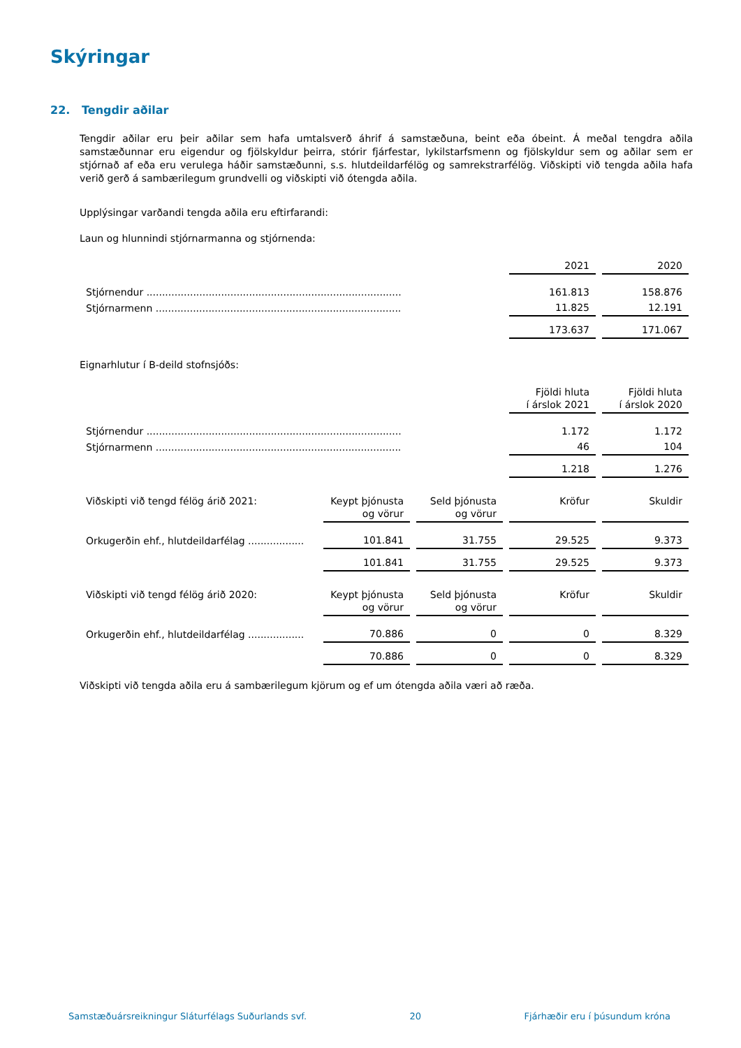Skýringar
22. Tengdir aðilar
Tengdir aðilar eru þeir aðilar sem hafa umtalsverð áhrif á samstæðuna, beint eða óbeint. Á meðal tengdra aðila samstæðunnar eru eigendur og fjölskyldur þeirra, stórir fjárfestar, lykilstarfsmenn og fjölskyldur sem og aðilar sem er stjórnað af eða eru verulega háðir samstæðunni, s.s. hlutdeildarfélög og samrekstrarfélög. Viðskipti við tengda aðila hafa verið gerð á sambærilegum grundvelli og viðskipti við ótengda aðila.
Upplýsingar varðandi tengda aðila eru eftirfarandi:
Laun og hlunnindi stjórnarmanna og stjórnenda:
| | 2021 | 2020 |
| Stjórnendur .................................................................................. | 161.813 | 158.876 |
| Stjórnarmenn ............................................................................... | 11.825 | 12.191 |
| | 173.637 | 171.067 |
Eignarhlutur í B-deild stofnsjóðs:
| | Fjöldi hluta í árslok 2021 | Fjöldi hluta í árslok 2020 |
| Stjórnendur .................................................................................. | 1.172 | 1.172 |
| Stjórnarmenn ............................................................................... | 46 | 104 |
| | 1.218 | 1.276 |
| Viðskipti við tengd félög árið 2021: | Keypt þjónusta og vörur | Seld þjónusta og vörur | Kröfur | Skuldir |
| Orkugerðin ehf., hlutdeildarfélag .................. | 101.841 | 31.755 | 29.525 | 9.373 |
| | 101.841 | 31.755 | 29.525 | 9.373 |
| Viðskipti við tengd félög árið 2020: | Keypt þjónusta og vörur | Seld þjónusta og vörur | Kröfur | Skuldir |
| Orkugerðin ehf., hlutdeildarfélag .................. | 70.886 | 0 | 0 | 8.329 |
| | 70.886 | 0 | 0 | 8.329 |
Viðskipti við tengda aðila eru á sambærilegum kjörum og ef um ótengda aðila væri að ræða.
Samstæðuársreikningur Sláturfélags Suðurlands svf. 20 Fjárhæðir eru í þúsundum króna